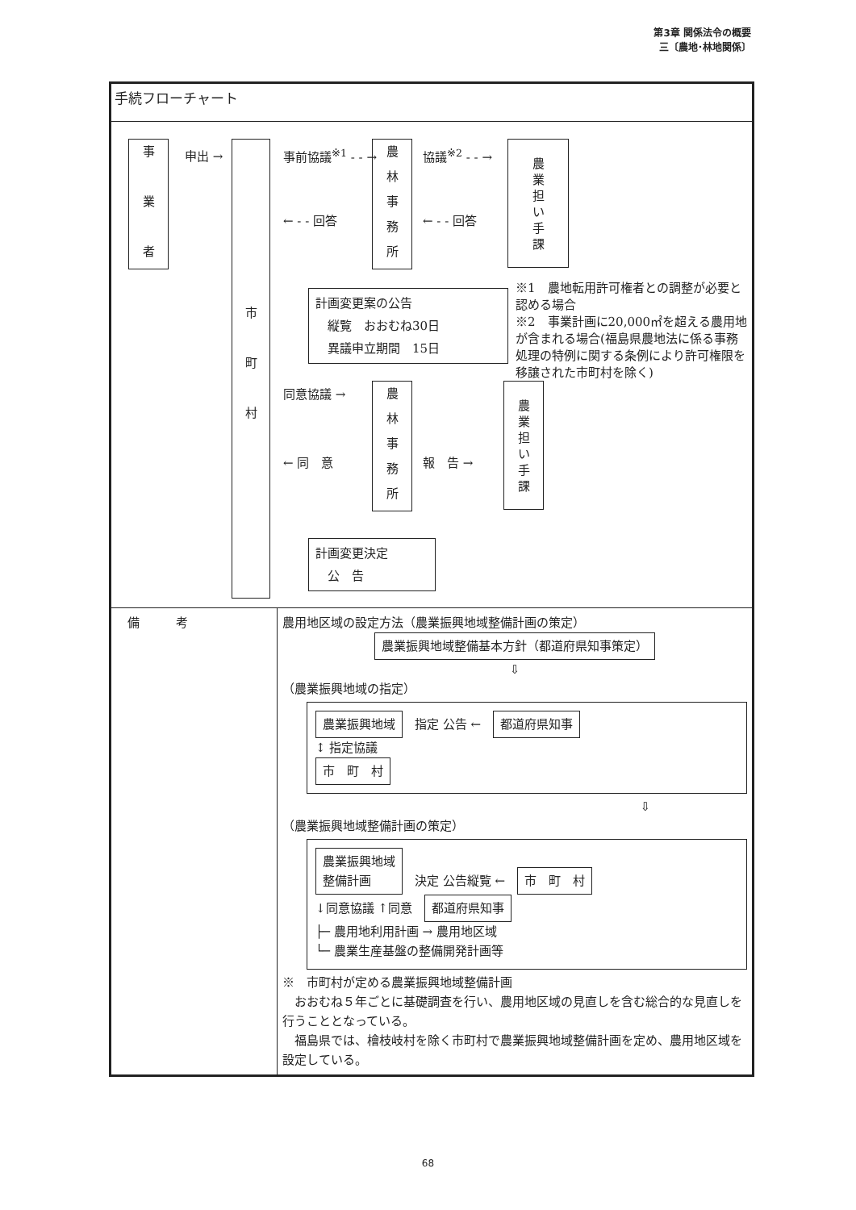第3章 関係法令の概要
三〔農地･林地関係〕
| 手続フローチャート | |
| 事 業 者 申出 → 市 町 村 事前協議<sup>※1</sup> - - → ← - - 回答 農 林 事 務 所 協議<sup>※2</sup> - - → ← - - 回答 農 業 担 い 手 課 計画変更案の公告 縦覧 おおむね30日 異議申立期間 15日 ※1 農地転用許可権者との調整が必要と認める場合 ※2 事業計画に20,000㎡を超える農用地が含まれる場合(福島県農地法に係る事務処理の特例に関する条例により許可権限を移譲された市町村を除く) 同意協議 → ← 同 意 農 林 事 務 所 報 告 → 農 業 担 い 手 課 計画変更決定 公 告 | |
| 備 考 | 農用地区域の設定方法（農業振興地域整備計画の策定） 農業振興地域整備基本方針（都道府県知事策定） ⇩ （農業振興地域の指定） 農業振興地域 指定 公告 ← 都道府県知事 ↕ 指定協議 市 町 村 ⇩ （農業振興地域整備計画の策定） 農業振興地域 整備計画 決定 公告縦覧 ← 市 町 村 ↓同意協議 ↑同意 都道府県知事 ├─ 農用地利用計画 → 農用地区域 └─ 農業生産基盤の整備開発計画等 ※ 市町村が定める農業振興地域整備計画 おおむね５年ごとに基礎調査を行い、農用地区域の見直しを含む総合的な見直しを行うこととなっている。 福島県では、檜枝岐村を除く市町村で農業振興地域整備計画を定め、農用地区域を設定している。 |
68